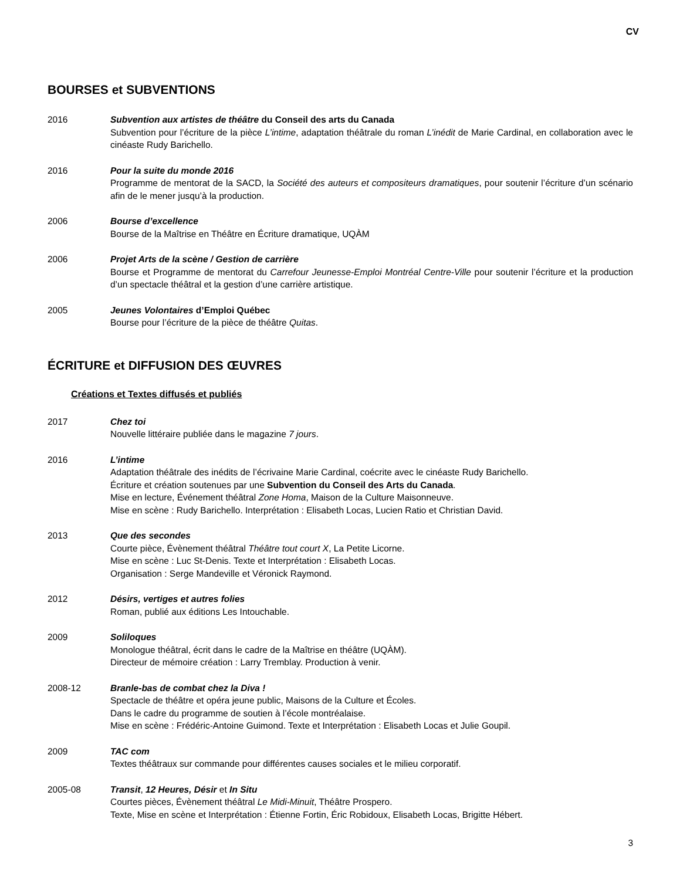CV
BOURSES et SUBVENTIONS
2016 Subvention aux artistes de théâtre du Conseil des arts du Canada
Subvention pour l’écriture de la pièce L’intime, adaptation théâtrale du roman L’inédit de Marie Cardinal, en collaboration avec le cinéaste Rudy Barichello.
2016 Pour la suite du monde 2016
Programme de mentorat de la SACD, la Société des auteurs et compositeurs dramatiques, pour soutenir l’écriture d’un scénario afin de le mener jusqu’à la production.
2006 Bourse d’excellence
Bourse de la Maîtrise en Théâtre en Écriture dramatique, UQÀM
2006 Projet Arts de la scène / Gestion de carrière
Bourse et Programme de mentorat du Carrefour Jeunesse-Emploi Montréal Centre-Ville pour soutenir l’écriture et la production d’un spectacle théâtral et la gestion d’une carrière artistique.
2005 Jeunes Volontaires d’Emploi Québec
Bourse pour l’écriture de la pièce de théâtre Quitas.
ÉCRITURE et DIFFUSION DES ŒUVRES
Créations et Textes diffusés et publiés
2017 Chez toi
Nouvelle littéraire publiée dans le magazine 7 jours.
2016 L’intime
Adaptation théâtrale des inédits de l’écrivaine Marie Cardinal, coécrite avec le cinéaste Rudy Barichello.
Écriture et création soutenues par une Subvention du Conseil des Arts du Canada.
Mise en lecture, Événement théâtral Zone Homa, Maison de la Culture Maisonneuve.
Mise en scène : Rudy Barichello. Interprétation : Elisabeth Locas, Lucien Ratio et Christian David.
2013 Que des secondes
Courte pièce, Évènement théâtral Théâtre tout court X, La Petite Licorne.
Mise en scène : Luc St-Denis. Texte et Interprétation : Elisabeth Locas.
Organisation : Serge Mandeville et Véronick Raymond.
2012 Désirs, vertiges et autres folies
Roman, publié aux éditions Les Intouchable.
2009 Soliloques
Monologue théâtral, écrit dans le cadre de la Maîtrise en théâtre (UQÀM).
Directeur de mémoire création : Larry Tremblay. Production à venir.
2008-12 Branle-bas de combat chez la Diva !
Spectacle de théâtre et opéra jeune public, Maisons de la Culture et Écoles.
Dans le cadre du programme de soutien à l’école montréalaise.
Mise en scène : Frédéric-Antoine Guimond. Texte et Interprétation : Elisabeth Locas et Julie Goupil.
2009 TAC com
Textes théâtraux sur commande pour différentes causes sociales et le milieu corporatif.
2005-08 Transit, 12 Heures, Désir et In Situ
Courtes pièces, Évènement théâtral Le Midi-Minuit, Théâtre Prospero.
Texte, Mise en scène et Interprétation : Étienne Fortin, Éric Robidoux, Elisabeth Locas, Brigitte Hébert.
3